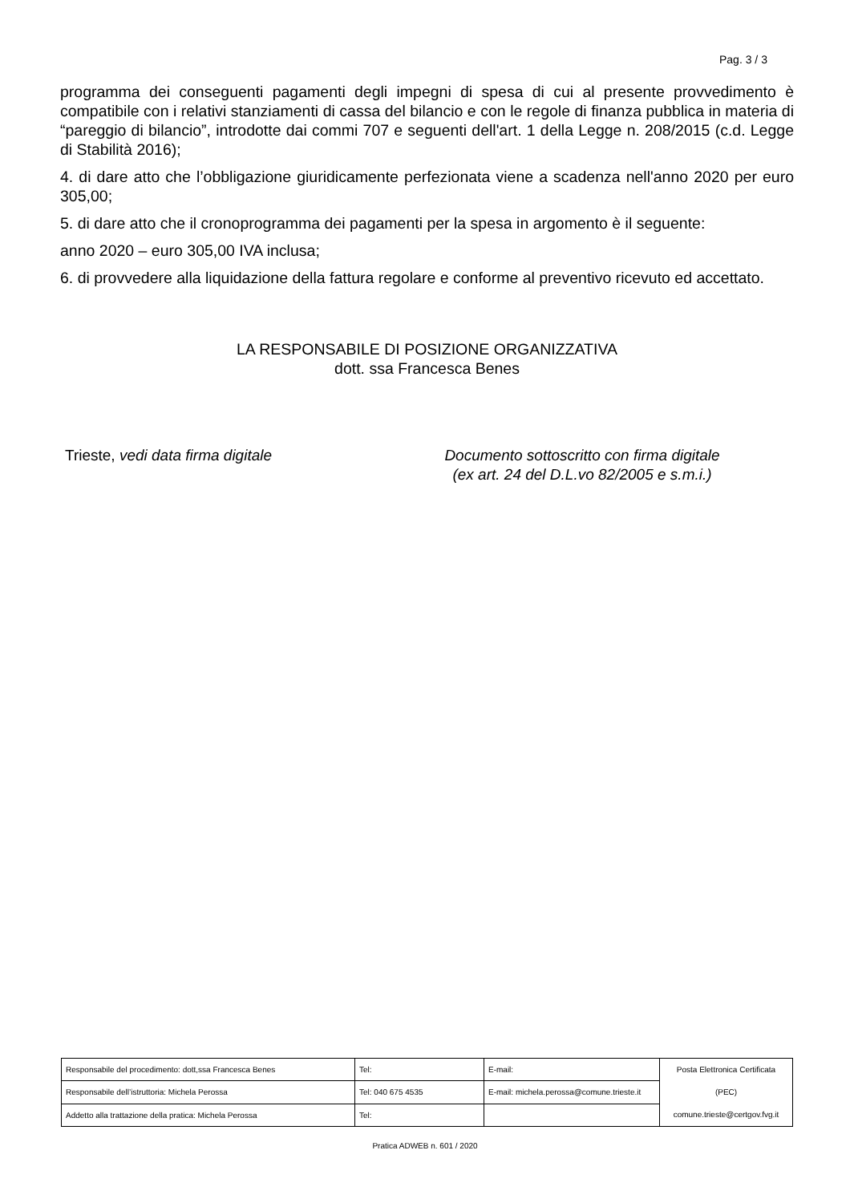Pag. 3 / 3
programma dei conseguenti pagamenti degli impegni di spesa di cui al presente provvedimento è compatibile con i relativi stanziamenti di cassa del bilancio e con le regole di finanza pubblica in materia di “pareggio di bilancio”, introdotte dai commi 707 e seguenti dell'art. 1 della Legge n. 208/2015 (c.d. Legge di Stabilità 2016);
4. di dare atto che l’obbligazione giuridicamente perfezionata viene a scadenza nell'anno 2020 per euro 305,00;
5. di dare atto che il cronoprogramma dei pagamenti per la spesa in argomento è il seguente:
anno 2020 – euro 305,00 IVA inclusa;
6. di provvedere alla liquidazione della fattura regolare e conforme al preventivo ricevuto ed accettato.
LA RESPONSABILE DI POSIZIONE ORGANIZZATIVA
dott. ssa Francesca Benes
Trieste, vedi data firma digitale Documento sottoscritto con firma digitale
(ex art. 24 del D.L.vo 82/2005 e s.m.i.)
| Responsabile del procedimento: dott,ssa Francesca Benes | Tel: | E-mail: | Posta Elettronica Certificata (PEC) comune.trieste@certgov.fvg.it |
| Responsabile dell’istruttoria: Michela Perossa | Tel: 040 675 4535 | E-mail: michela.perossa@comune.trieste.it | |
| Addetto alla trattazione della pratica: Michela Perossa | Tel: | | |
Pratica ADWEB n. 601 / 2020